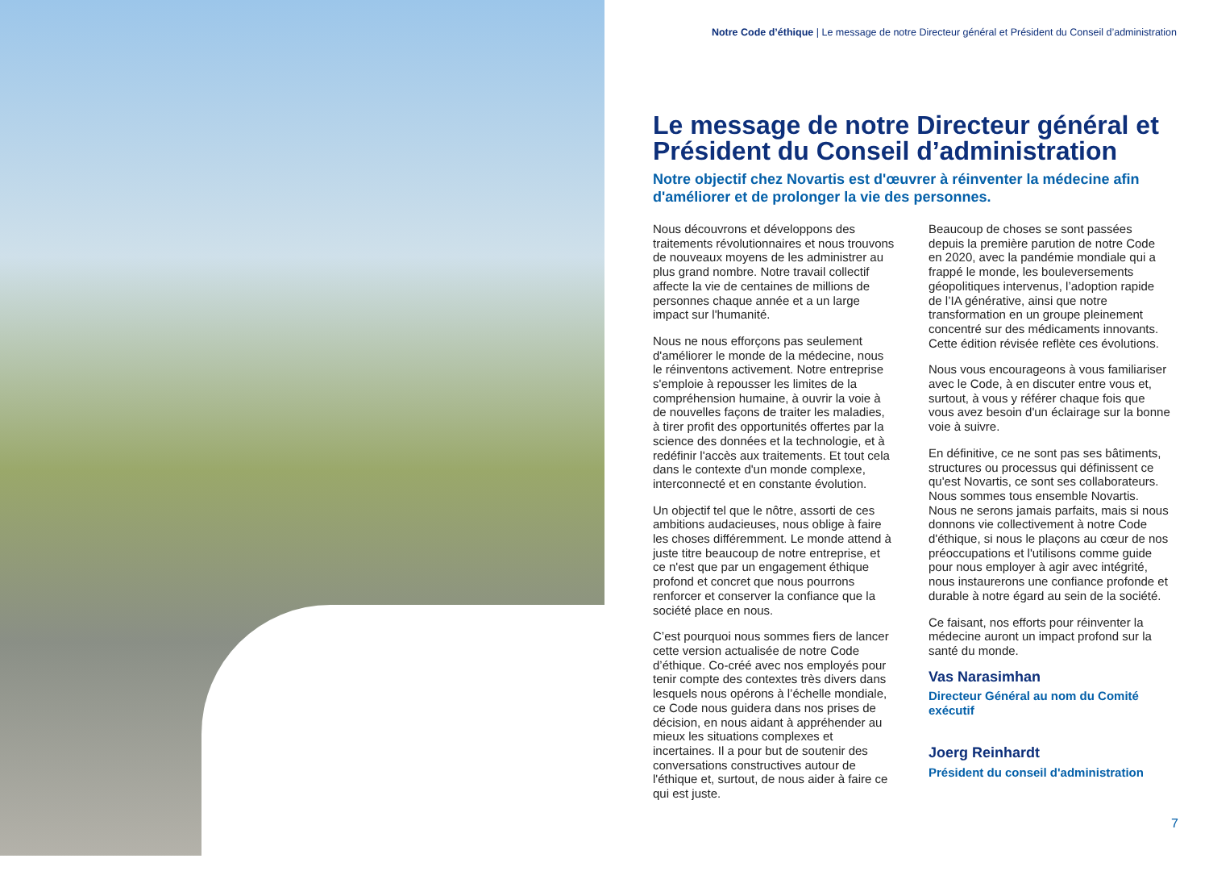Notre Code d’éthique | Le message de notre Directeur général et Président du Conseil d’administration
Le message de notre Directeur général et Président du Conseil d’administration
Notre objectif chez Novartis est d'œuvrer à réinventer la médecine afin d'améliorer et de prolonger la vie des personnes.
Nous découvrons et développons des traitements révolutionnaires et nous trouvons de nouveaux moyens de les administrer au plus grand nombre. Notre travail collectif affecte la vie de centaines de millions de personnes chaque année et a un large impact sur l'humanité.
Nous ne nous efforçons pas seulement d'améliorer le monde de la médecine, nous le réinventons activement. Notre entreprise s'emploie à repousser les limites de la compréhension humaine, à ouvrir la voie à de nouvelles façons de traiter les maladies, à tirer profit des opportunités offertes par la science des données et la technologie, et à redéfinir l'accès aux traitements. Et tout cela dans le contexte d'un monde complexe, interconnecté et en constante évolution.
Un objectif tel que le nôtre, assorti de ces ambitions audacieuses, nous oblige à faire les choses différemment. Le monde attend à juste titre beaucoup de notre entreprise, et ce n'est que par un engagement éthique profond et concret que nous pourrons renforcer et conserver la confiance que la société place en nous.
C’est pourquoi nous sommes fiers de lancer cette version actualisée de notre Code d’éthique. Co-créé avec nos employés pour tenir compte des contextes très divers dans lesquels nous opérons à l’échelle mondiale, ce Code nous guidera dans nos prises de décision, en nous aidant à appréhender au mieux les situations complexes et incertaines. Il a pour but de soutenir des conversations constructives autour de l'éthique et, surtout, de nous aider à faire ce qui est juste.
Beaucoup de choses se sont passées depuis la première parution de notre Code en 2020, avec la pandémie mondiale qui a frappé le monde, les bouleversements géopolitiques intervenus, l’adoption rapide de l’IA générative, ainsi que notre transformation en un groupe pleinement concentré sur des médicaments innovants. Cette édition révisée reflète ces évolutions.
Nous vous encourageons à vous familiariser avec le Code, à en discuter entre vous et, surtout, à vous y référer chaque fois que vous avez besoin d'un éclairage sur la bonne voie à suivre.
En définitive, ce ne sont pas ses bâtiments, structures ou processus qui définissent ce qu'est Novartis, ce sont ses collaborateurs. Nous sommes tous ensemble Novartis. Nous ne serons jamais parfaits, mais si nous donnons vie collectivement à notre Code d'éthique, si nous le plaçons au cœur de nos préoccupations et l'utilisons comme guide pour nous employer à agir avec intégrité, nous instaurerons une confiance profonde et durable à notre égard au sein de la société.
Ce faisant, nos efforts pour réinventer la médecine auront un impact profond sur la santé du monde.
Vas Narasimhan
Directeur Général au nom du Comité exécutif
Joerg Reinhardt
Président du conseil d'administration
7